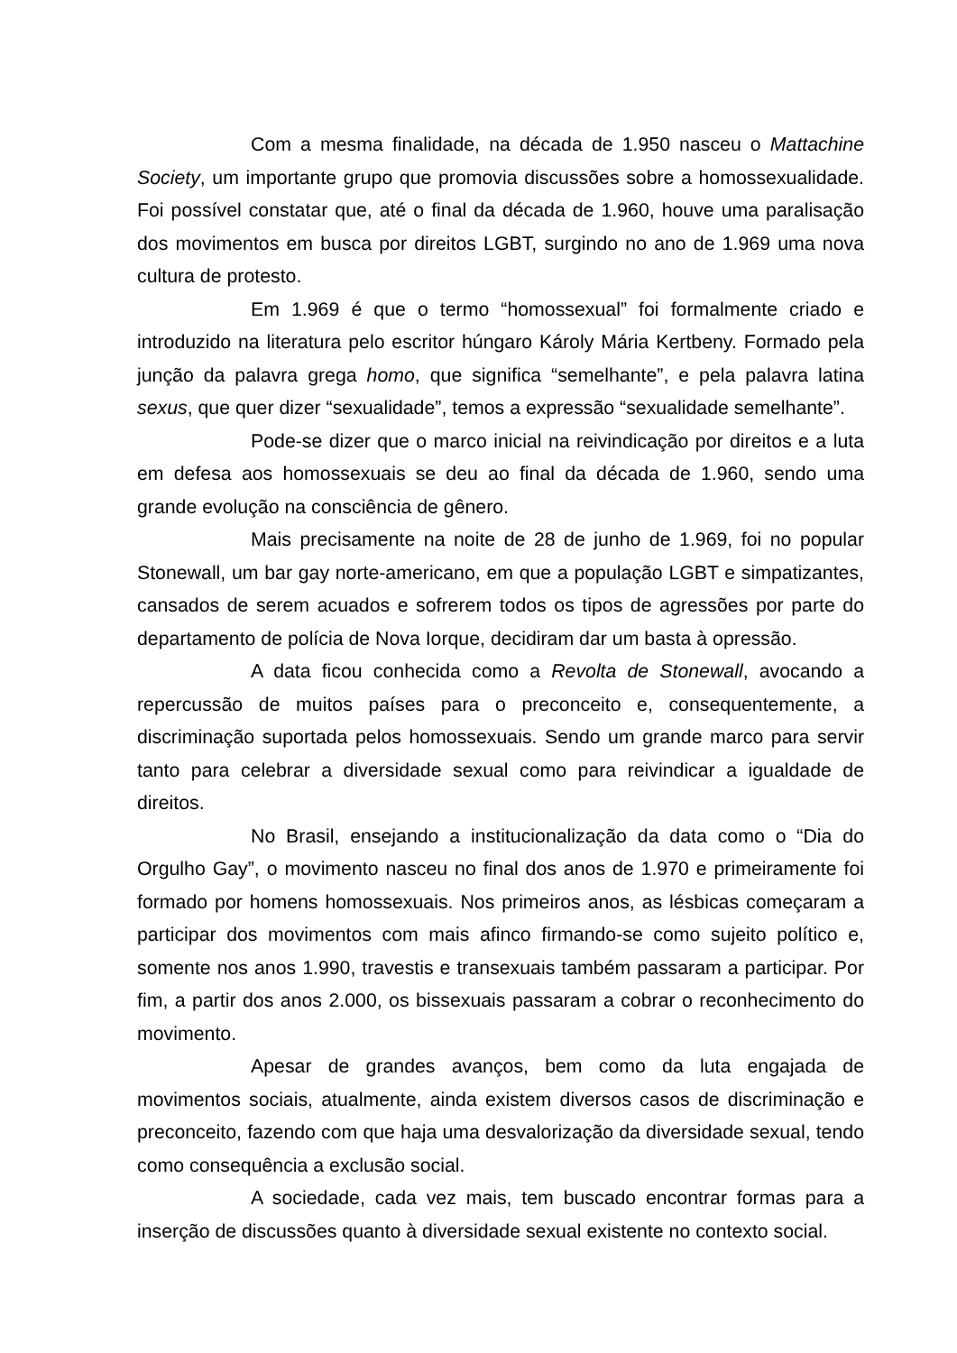Com a mesma finalidade, na década de 1.950 nasceu o Mattachine Society, um importante grupo que promovia discussões sobre a homossexualidade. Foi possível constatar que, até o final da década de 1.960, houve uma paralisação dos movimentos em busca por direitos LGBT, surgindo no ano de 1.969 uma nova cultura de protesto.
Em 1.969 é que o termo “homossexual” foi formalmente criado e introduzido na literatura pelo escritor húngaro Károly Mária Kertbeny. Formado pela junção da palavra grega homo, que significa “semelhante”, e pela palavra latina sexus, que quer dizer “sexualidade”, temos a expressão “sexualidade semelhante”.
Pode-se dizer que o marco inicial na reivindicação por direitos e a luta em defesa aos homossexuais se deu ao final da década de 1.960, sendo uma grande evolução na consciência de gênero.
Mais precisamente na noite de 28 de junho de 1.969, foi no popular Stonewall, um bar gay norte-americano, em que a população LGBT e simpatizantes, cansados de serem acuados e sofrerem todos os tipos de agressões por parte do departamento de polícia de Nova Iorque, decidiram dar um basta à opressão.
A data ficou conhecida como a Revolta de Stonewall, avocando a repercussão de muitos países para o preconceito e, consequentemente, a discriminação suportada pelos homossexuais. Sendo um grande marco para servir tanto para celebrar a diversidade sexual como para reivindicar a igualdade de direitos.
No Brasil, ensejando a institucionalização da data como o “Dia do Orgulho Gay”, o movimento nasceu no final dos anos de 1.970 e primeiramente foi formado por homens homossexuais. Nos primeiros anos, as lésbicas começaram a participar dos movimentos com mais afinco firmando-se como sujeito político e, somente nos anos 1.990, travestis e transexuais também passaram a participar. Por fim, a partir dos anos 2.000, os bissexuais passaram a cobrar o reconhecimento do movimento.
Apesar de grandes avanços, bem como da luta engajada de movimentos sociais, atualmente, ainda existem diversos casos de discriminação e preconceito, fazendo com que haja uma desvalorização da diversidade sexual, tendo como consequência a exclusão social.
A sociedade, cada vez mais, tem buscado encontrar formas para a inserção de discussões quanto à diversidade sexual existente no contexto social.